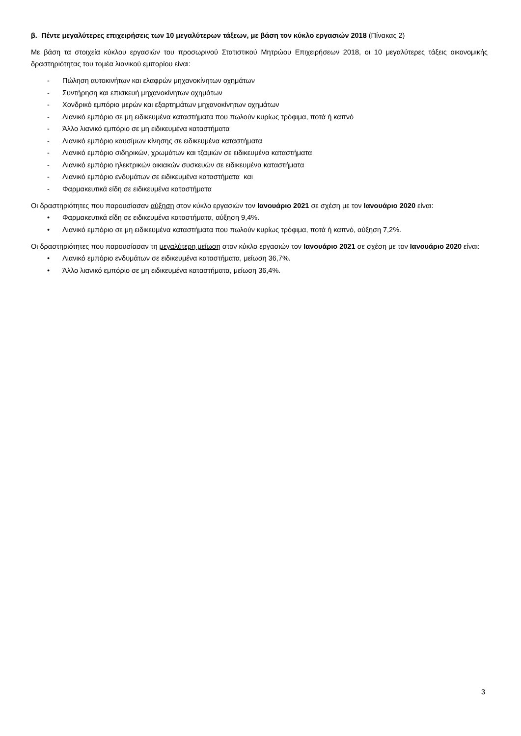β. Πέντε μεγαλύτερες επιχειρήσεις των 10 μεγαλύτερων τάξεων, με βάση τον κύκλο εργασιών 2018 (Πίνακας 2)
Με βάση τα στοιχεία κύκλου εργασιών του προσωρινού Στατιστικού Μητρώου Επιχειρήσεων 2018, οι 10 μεγαλύτερες τάξεις οικονομικής δραστηριότητας του τομέα λιανικού εμπορίου είναι:
- Πώληση αυτοκινήτων και ελαφρών μηχανοκίνητων οχημάτων
- Συντήρηση και επισκευή μηχανοκίνητων οχημάτων
- Χονδρικό εμπόριο μερών και εξαρτημάτων μηχανοκίνητων οχημάτων
- Λιανικό εμπόριο σε μη ειδικευμένα καταστήματα που πωλούν κυρίως τρόφιμα, ποτά ή καπνό
- Άλλο λιανικό εμπόριο σε μη ειδικευμένα καταστήματα
- Λιανικό εμπόριο καυσίμων κίνησης σε ειδικευμένα καταστήματα
- Λιανικό εμπόριο σιδηρικών, χρωμάτων και τζαμιών σε ειδικευμένα καταστήματα
- Λιανικό εμπόριο ηλεκτρικών οικιακών συσκευών σε ειδικευμένα καταστήματα
- Λιανικό εμπόριο ενδυμάτων σε ειδικευμένα καταστήματα και
- Φαρμακευτικά είδη σε ειδικευμένα καταστήματα
Οι δραστηριότητες που παρουσίασαν αύξηση στον κύκλο εργασιών τον Ιανουάριο 2021 σε σχέση με τον Ιανουάριο 2020 είναι:
• Φαρμακευτικά είδη σε ειδικευμένα καταστήματα, αύξηση 9,4%.
• Λιανικό εμπόριο σε μη ειδικευμένα καταστήματα που πωλούν κυρίως τρόφιμα, ποτά ή καπνό, αύξηση 7,2%.
Οι δραστηριότητες που παρουσίασαν τη μεγαλύτερη μείωση στον κύκλο εργασιών τον Ιανουάριο 2021 σε σχέση με τον Ιανουάριο 2020 είναι:
• Λιανικό εμπόριο ενδυμάτων σε ειδικευμένα καταστήματα, μείωση 36,7%.
• Άλλο λιανικό εμπόριο σε μη ειδικευμένα καταστήματα, μείωση 36,4%.
3